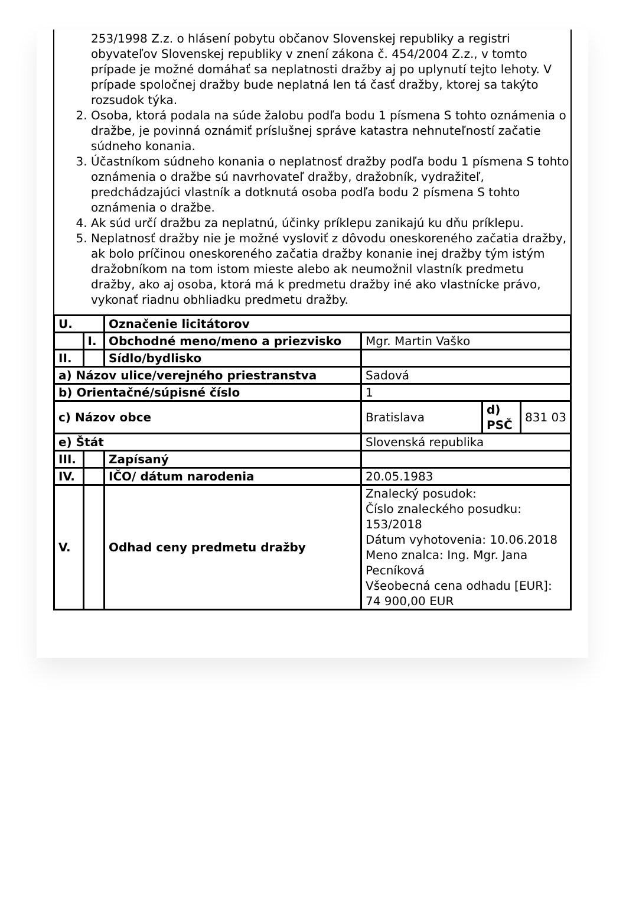253/1998 Z.z. o hlásení pobytu občanov Slovenskej republiky a registri obyvateľov Slovenskej republiky v znení zákona č. 454/2004 Z.z., v tomto prípade je možné domáhať sa neplatnosti dražby aj po uplynutí tejto lehoty. V prípade spoločnej dražby bude neplatná len tá časť dražby, ktorej sa takýto rozsudok týka.
2. Osoba, ktorá podala na súde žalobu podľa bodu 1 písmena S tohto oznámenia o dražbe, je povinná oznámiť príslušnej správe katastra nehnuteľností začatie súdneho konania.
3. Účastníkom súdneho konania o neplatnosť dražby podľa bodu 1 písmena S tohto oznámenia o dražbe sú navrhovateľ dražby, dražobník, vydražiteľ, predchádzajúci vlastník a dotknutá osoba podľa bodu 2 písmena S tohto oznámenia o dražbe.
4. Ak súd určí dražbu za neplatnú, účinky príklepu zanikajú ku dňu príklepu.
5. Neplatnosť dražby nie je možné vysloviť z dôvodu oneskoreného začatia dražby, ak bolo príčinou oneskoreného začatia dražby konanie inej dražby tým istým dražobníkom na tom istom mieste alebo ak neumožnil vlastník predmetu dražby, ako aj osoba, ktorá má k predmetu dražby iné ako vlastnícke právo, vykonať riadnu obhliadku predmetu dražby.
| U. | | Označenie licitátorov | | | |
| | I. | Obchodné meno/meno a priezvisko | Mgr. Martin Vaško | | |
| II. | | Sídlo/bydlisko | | | |
| a) Názov ulice/verejného priestranstva | | | Sadová | | |
| b) Orientačné/súpisné číslo | | | 1 | | |
| c) Názov obce | | | Bratislava | d) PSČ | 831 03 |
| e) Štát | | | Slovenská republika | | |
| III. | | Zapísaný | | | |
| IV. | | IČO/ dátum narodenia | 20.05.1983 | | |
| V. | | Odhad ceny predmetu dražby | Znalecký posudok: Číslo znaleckého posudku: 153/2018 Dátum vyhotovenia: 10.06.2018 Meno znalca: Ing. Mgr. Jana Pecníková Všeobecná cena odhadu [EUR]: 74 900,00 EUR | | |